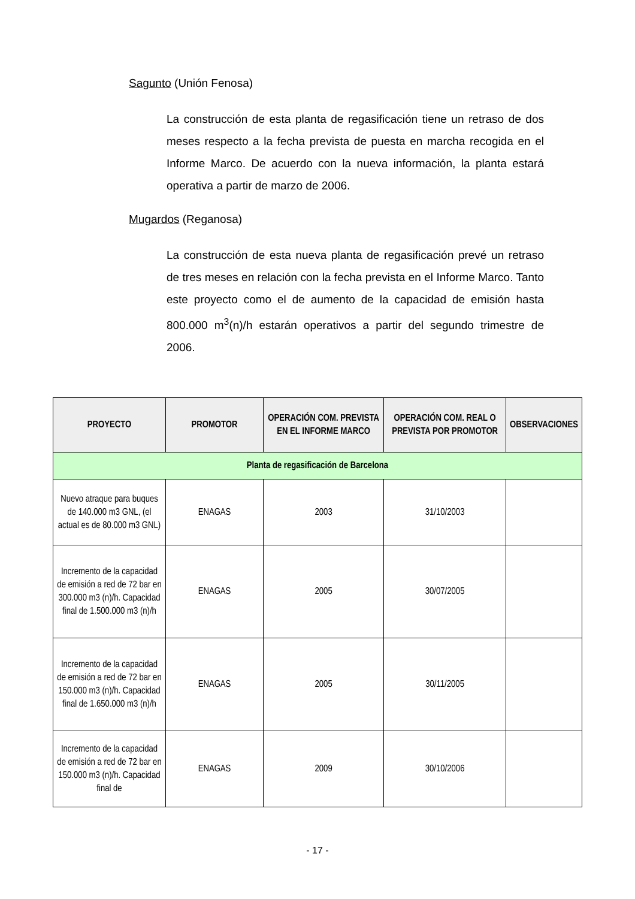Sagunto (Unión Fenosa)
La construcción de esta planta de regasificación tiene un retraso de dos meses respecto a la fecha prevista de puesta en marcha recogida en el Informe Marco. De acuerdo con la nueva información, la planta estará operativa a partir de marzo de 2006.
Mugardos (Reganosa)
La construcción de esta nueva planta de regasificación prevé un retraso de tres meses en relación con la fecha prevista en el Informe Marco. Tanto este proyecto como el de aumento de la capacidad de emisión hasta 800.000 m<sup>3</sup>(n)/h estarán operativos a partir del segundo trimestre de 2006.
| PROYECTO | PROMOTOR | OPERACIÓN COM. PREVISTA EN EL INFORME MARCO | OPERACIÓN COM. REAL O PREVISTA POR PROMOTOR | OBSERVACIONES |
| --- | --- | --- | --- | --- |
| Planta de regasificación de Barcelona | | | | |
| Nuevo atraque para buques de 140.000 m3 GNL, (el actual es de 80.000 m3 GNL) | ENAGAS | 2003 | 31/10/2003 | |
| Incremento de la capacidad de emisión a red de 72 bar en 300.000 m3 (n)/h. Capacidad final de 1.500.000 m3 (n)/h | ENAGAS | 2005 | 30/07/2005 | |
| Incremento de la capacidad de emisión a red de 72 bar en 150.000 m3 (n)/h. Capacidad final de 1.650.000 m3 (n)/h | ENAGAS | 2005 | 30/11/2005 | |
| Incremento de la capacidad de emisión a red de 72 bar en 150.000 m3 (n)/h. Capacidad final de | ENAGAS | 2009 | 30/10/2006 | |
- 17 -